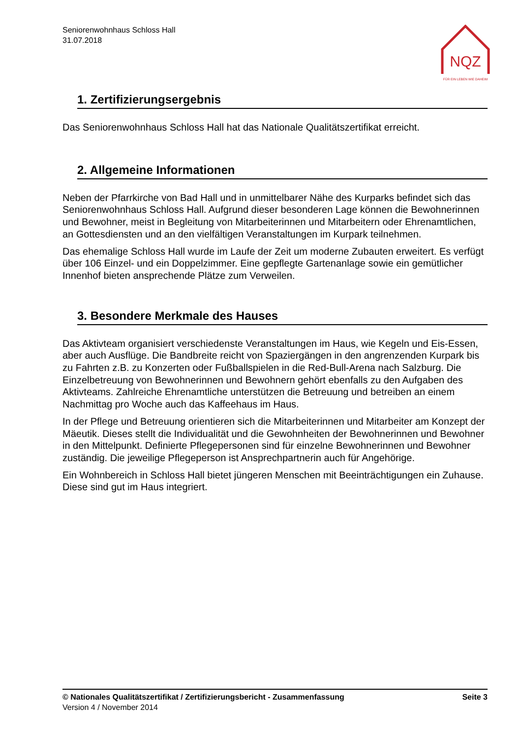Seniorenwohnhaus Schloss Hall
31.07.2018
NQZ
FÜR EIN LEBEN WIE DAHEIM
1. Zertifizierungsergebnis
Das Seniorenwohnhaus Schloss Hall hat das Nationale Qualitätszertifikat erreicht.
2. Allgemeine Informationen
Neben der Pfarrkirche von Bad Hall und in unmittelbarer Nähe des Kurparks befindet sich das Seniorenwohnhaus Schloss Hall. Aufgrund dieser besonderen Lage können die Bewohnerinnen und Bewohner, meist in Begleitung von Mitarbeiterinnen und Mitarbeitern oder Ehrenamtlichen, an Gottesdiensten und an den vielfältigen Veranstaltungen im Kurpark teilnehmen.
Das ehemalige Schloss Hall wurde im Laufe der Zeit um moderne Zubauten erweitert. Es verfügt über 106 Einzel- und ein Doppelzimmer. Eine gepflegte Gartenanlage sowie ein gemütlicher Innenhof bieten ansprechende Plätze zum Verweilen.
3. Besondere Merkmale des Hauses
Das Aktivteam organisiert verschiedenste Veranstaltungen im Haus, wie Kegeln und Eis-Essen, aber auch Ausflüge. Die Bandbreite reicht von Spaziergängen in den angrenzenden Kurpark bis zu Fahrten z.B. zu Konzerten oder Fußballspielen in die Red-Bull-Arena nach Salzburg. Die Einzelbetreuung von Bewohnerinnen und Bewohnern gehört ebenfalls zu den Aufgaben des Aktivteams. Zahlreiche Ehrenamtliche unterstützen die Betreuung und betreiben an einem Nachmittag pro Woche auch das Kaffeehaus im Haus.
In der Pflege und Betreuung orientieren sich die Mitarbeiterinnen und Mitarbeiter am Konzept der Mäeutik. Dieses stellt die Individualität und die Gewohnheiten der Bewohnerinnen und Bewohner in den Mittelpunkt. Definierte Pflegepersonen sind für einzelne Bewohnerinnen und Bewohner zuständig. Die jeweilige Pflegeperson ist Ansprechpartnerin auch für Angehörige.
Ein Wohnbereich in Schloss Hall bietet jüngeren Menschen mit Beeinträchtigungen ein Zuhause. Diese sind gut im Haus integriert.
© Nationales Qualitätszertifikat / Zertifizierungsbericht - Zusammenfassung Seite 3
Version 4 / November 2014